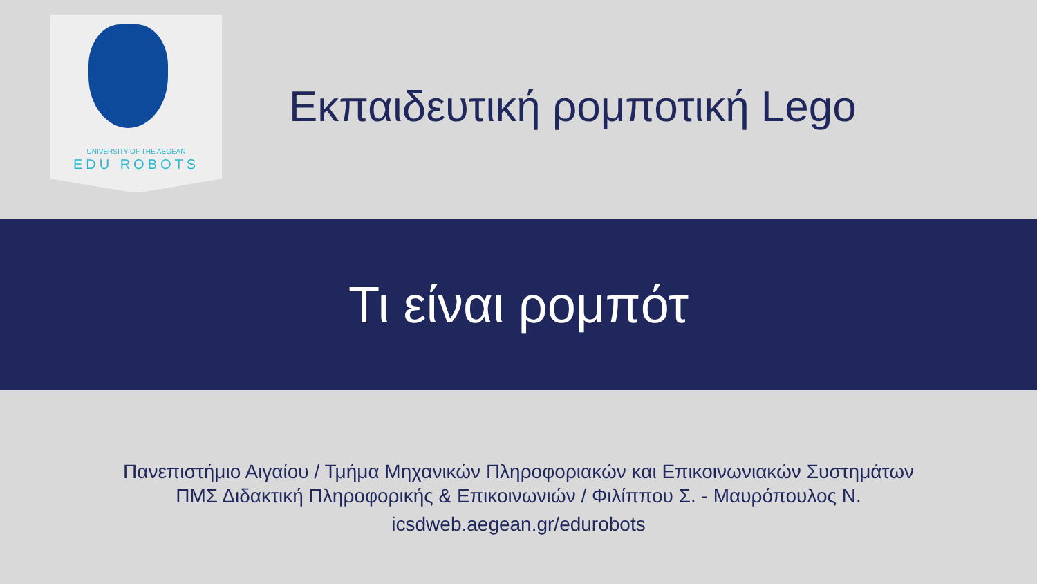UNIVERSITY OF THE AEGEAN
EDU ROBOTS
Εκπαιδευτική ρομποτική Lego
Τι είναι ρομπότ
Πανεπιστήμιο Αιγαίου / Τμήμα Μηχανικών Πληροφοριακών και Επικοινωνιακών Συστημάτων
ΠΜΣ Διδακτική Πληροφορικής & Επικοινωνιών / Φιλίππου Σ. - Μαυρόπουλος Ν.
icsdweb.aegean.gr/edurobots